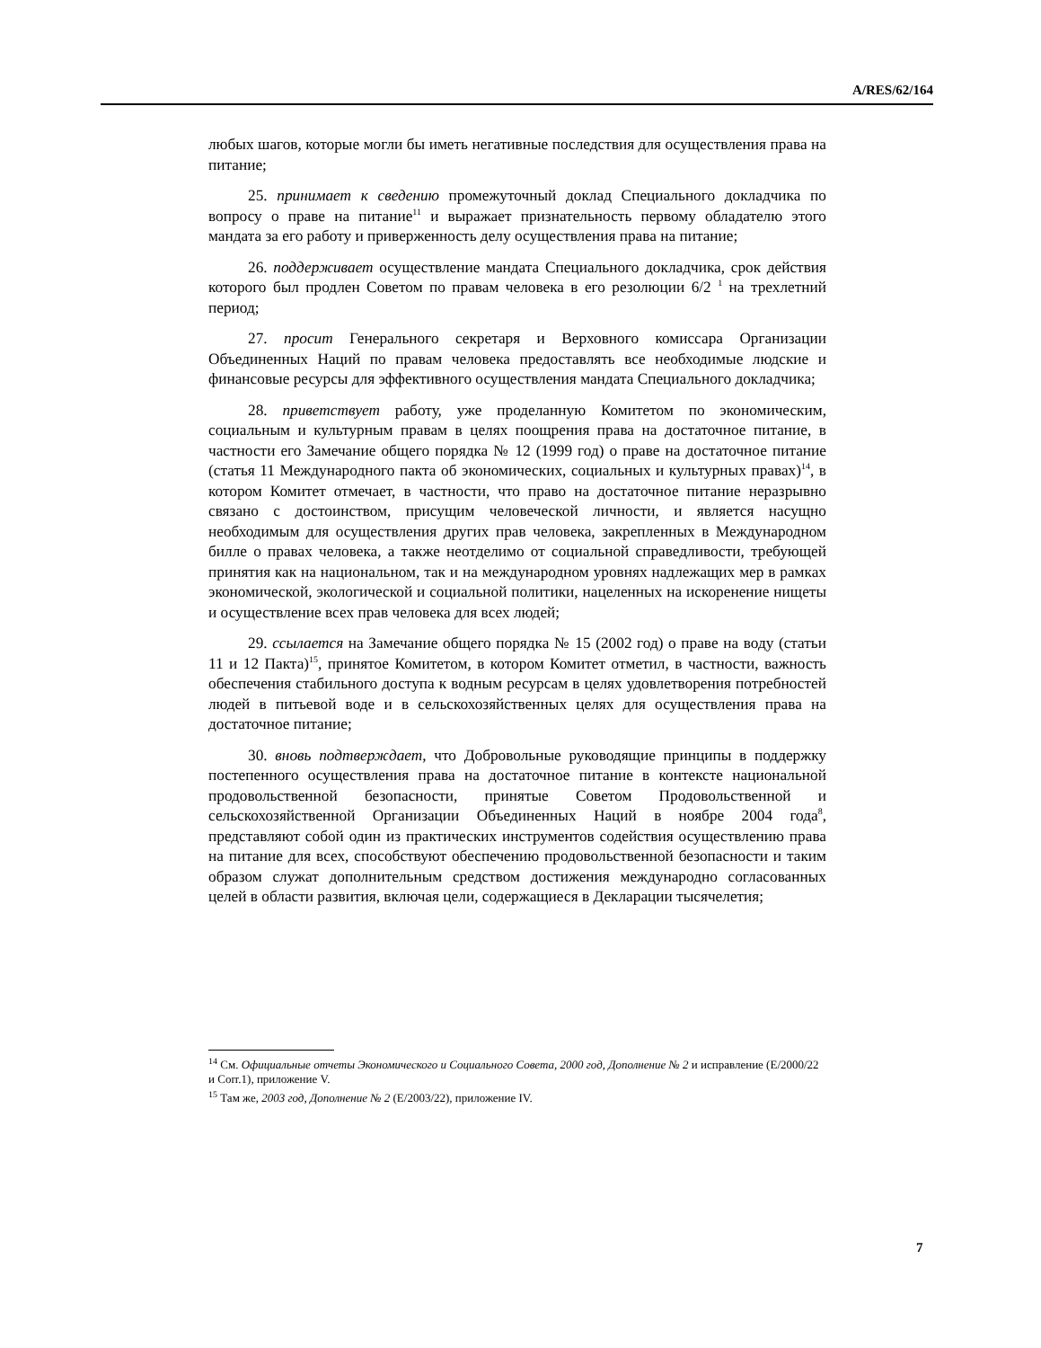A/RES/62/164
любых шагов, которые могли бы иметь негативные последствия для осуществления права на питание;
25. принимает к сведению промежуточный доклад Специального докладчика по вопросу о праве на питание<sup>11</sup> и выражает признательность первому обладателю этого мандата за его работу и приверженность делу осуществления права на питание;
26. поддерживает осуществление мандата Специального докладчика, срок действия которого был продлен Советом по правам человека в его резолюции 6/2 <sup>1</sup> на трехлетний период;
27. просит Генерального секретаря и Верховного комиссара Организации Объединенных Наций по правам человека предоставлять все необходимые людские и финансовые ресурсы для эффективного осуществления мандата Специального докладчика;
28. приветствует работу, уже проделанную Комитетом по экономическим, социальным и культурным правам в целях поощрения права на достаточное питание, в частности его Замечание общего порядка № 12 (1999 год) о праве на достаточное питание (статья 11 Международного пакта об экономических, социальных и культурных правах)<sup>14</sup>, в котором Комитет отмечает, в частности, что право на достаточное питание неразрывно связано с достоинством, присущим человеческой личности, и является насущно необходимым для осуществления других прав человека, закрепленных в Международном билле о правах человека, а также неотделимо от социальной справедливости, требующей принятия как на национальном, так и на международном уровнях надлежащих мер в рамках экономической, экологической и социальной политики, нацеленных на искоренение нищеты и осуществление всех прав человека для всех людей;
29. ссылается на Замечание общего порядка № 15 (2002 год) о праве на воду (статьи 11 и 12 Пакта)<sup>15</sup>, принятое Комитетом, в котором Комитет отметил, в частности, важность обеспечения стабильного доступа к водным ресурсам в целях удовлетворения потребностей людей в питьевой воде и в сельскохозяйственных целях для осуществления права на достаточное питание;
30. вновь подтверждает, что Добровольные руководящие принципы в поддержку постепенного осуществления права на достаточное питание в контексте национальной продовольственной безопасности, принятые Советом Продовольственной и сельскохозяйственной Организации Объединенных Наций в ноябре 2004 года<sup>8</sup>, представляют собой один из практических инструментов содействия осуществлению права на питание для всех, способствуют обеспечению продовольственной безопасности и таким образом служат дополнительным средством достижения международно согласованных целей в области развития, включая цели, содержащиеся в Декларации тысячелетия;
<sup>14</sup> См. Официальные отчеты Экономического и Социального Совета, 2000 год, Дополнение № 2 и исправление (E/2000/22 и Corr.1), приложение V.
<sup>15</sup> Там же, 2003 год, Дополнение № 2 (E/2003/22), приложение IV.
7